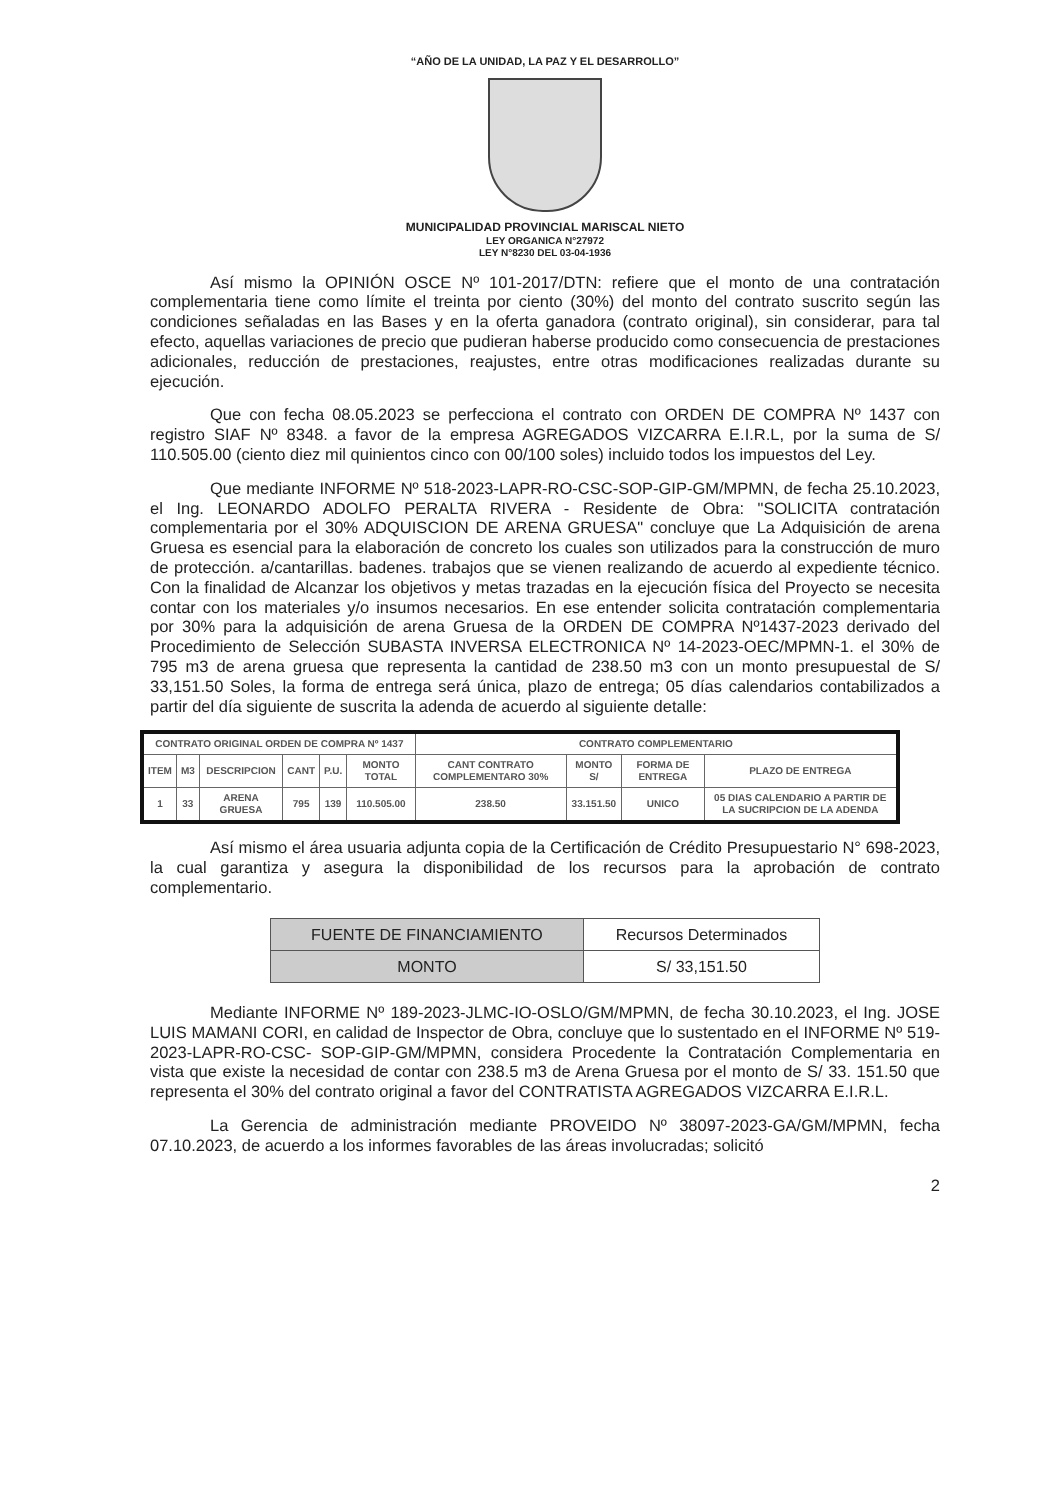“AÑO DE LA UNIDAD, LA PAZ Y EL DESARROLLO”
MUNICIPALIDAD PROVINCIAL MARISCAL NIETO
LEY ORGANICA N°27972
LEY N°8230 DEL 03-04-1936
Así mismo la OPINIÓN OSCE Nº 101-2017/DTN: refiere que el monto de una contratación complementaria tiene como límite el treinta por ciento (30%) del monto del contrato suscrito según las condiciones señaladas en las Bases y en la oferta ganadora (contrato original), sin considerar, para tal efecto, aquellas variaciones de precio que pudieran haberse producido como consecuencia de prestaciones adicionales, reducción de prestaciones, reajustes, entre otras modificaciones realizadas durante su ejecución.
Que con fecha 08.05.2023 se perfecciona el contrato con ORDEN DE COMPRA Nº 1437 con registro SIAF Nº 8348. a favor de la empresa AGREGADOS VIZCARRA E.I.R.L, por la suma de S/ 110.505.00 (ciento diez mil quinientos cinco con 00/100 soles) incluido todos los impuestos del Ley.
Que mediante INFORME Nº 518-2023-LAPR-RO-CSC-SOP-GIP-GM/MPMN, de fecha 25.10.2023, el Ing. LEONARDO ADOLFO PERALTA RIVERA - Residente de Obra: "SOLICITA contratación complementaria por el 30% ADQUISCION DE ARENA GRUESA" concluye que La Adquisición de arena Gruesa es esencial para la elaboración de concreto los cuales son utilizados para la construcción de muro de protección. a/cantarillas. badenes. trabajos que se vienen realizando de acuerdo al expediente técnico. Con la finalidad de Alcanzar los objetivos y metas trazadas en la ejecución física del Proyecto se necesita contar con los materiales y/o insumos necesarios. En ese entender solicita contratación complementaria por 30% para la adquisición de arena Gruesa de la ORDEN DE COMPRA Nº1437-2023 derivado del Procedimiento de Selección SUBASTA INVERSA ELECTRONICA Nº 14-2023-OEC/MPMN-1. el 30% de 795 m3 de arena gruesa que representa la cantidad de 238.50 m3 con un monto presupuestal de S/ 33,151.50 Soles, la forma de entrega será única, plazo de entrega; 05 días calendarios contabilizados a partir del día siguiente de suscrita la adenda de acuerdo al siguiente detalle:
| CONTRATO ORIGINAL ORDEN DE COMPRA Nº 1437 | | | | | | CONTRATO COMPLEMENTARIO | | | |
| --- | --- | --- | --- | --- | --- | --- | --- | --- | --- |
| ITEM | M3 | DESCRIPCION | CANT | P.U. | MONTO TOTAL | CANT CONTRATO COMPLEMENTARO 30% | MONTO S/ | FORMA DE ENTREGA | PLAZO DE ENTREGA |
| 1 | 33 | ARENA GRUESA | 795 | 139 | 110.505.00 | 238.50 | 33.151.50 | UNICO | 05 DIAS CALENDARIO A PARTIR DE LA SUCRIPCION DE LA ADENDA |
Así mismo el área usuaria adjunta copia de la Certificación de Crédito Presupuestario N° 698-2023, la cual garantiza y asegura la disponibilidad de los recursos para la aprobación de contrato complementario.
| FUENTE DE FINANCIAMIENTO | Recursos Determinados |
| MONTO | S/ 33,151.50 |
Mediante INFORME Nº 189-2023-JLMC-IO-OSLO/GM/MPMN, de fecha 30.10.2023, el Ing. JOSE LUIS MAMANI CORI, en calidad de Inspector de Obra, concluye que lo sustentado en el INFORME Nº 519-2023-LAPR-RO-CSC- SOP-GIP-GM/MPMN, considera Procedente la Contratación Complementaria en vista que existe la necesidad de contar con 238.5 m3 de Arena Gruesa por el monto de S/ 33. 151.50 que representa el 30% del contrato original a favor del CONTRATISTA AGREGADOS VIZCARRA E.I.R.L.
La Gerencia de administración mediante PROVEIDO Nº 38097-2023-GA/GM/MPMN, fecha 07.10.2023, de acuerdo a los informes favorables de las áreas involucradas; solicitó
2